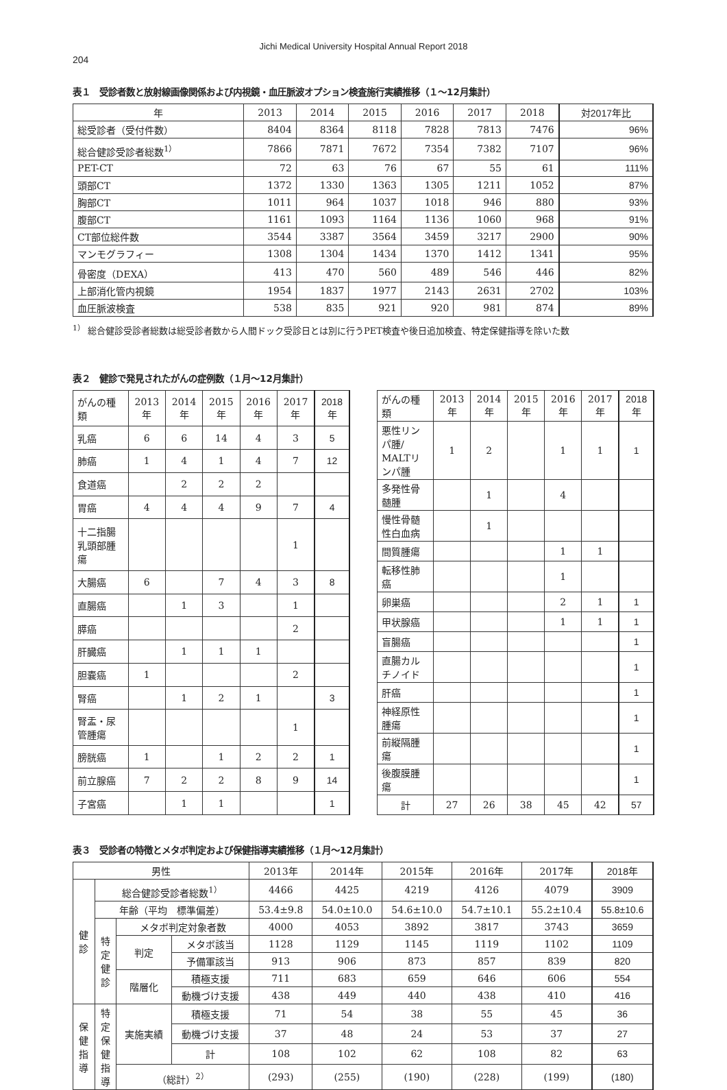Jichi Medical University Hospital Annual Report 2018
204
表１　受診者数と放射線画像関係および内視鏡・血圧脈波オプション検査施行実績推移（１～12月集計）
| 年 | 2013 | 2014 | 2015 | 2016 | 2017 | 2018 | 対2017年比 |
| --- | --- | --- | --- | --- | --- | --- | --- |
| 総受診者（受付件数） | 8404 | 8364 | 8118 | 7828 | 7813 | 7476 | 96% |
| 総合健診受診者総数<sup>1）</sup> | 7866 | 7871 | 7672 | 7354 | 7382 | 7107 | 96% |
| PET-CT | 72 | 63 | 76 | 67 | 55 | 61 | 111% |
| 頭部CT | 1372 | 1330 | 1363 | 1305 | 1211 | 1052 | 87% |
| 胸部CT | 1011 | 964 | 1037 | 1018 | 946 | 880 | 93% |
| 腹部CT | 1161 | 1093 | 1164 | 1136 | 1060 | 968 | 91% |
| CT部位総件数 | 3544 | 3387 | 3564 | 3459 | 3217 | 2900 | 90% |
| マンモグラフィー | 1308 | 1304 | 1434 | 1370 | 1412 | 1341 | 95% |
| 骨密度（DEXA） | 413 | 470 | 560 | 489 | 546 | 446 | 82% |
| 上部消化管内視鏡 | 1954 | 1837 | 1977 | 2143 | 2631 | 2702 | 103% |
| 血圧脈波検査 | 538 | 835 | 921 | 920 | 981 | 874 | 89% |
<sup>1）</sup> 総合健診受診者総数は総受診者数から人間ドック受診日とは別に行うPET検査や後日追加検査、特定保健指導を除いた数
表２　健診で発見されたがんの症例数（１月～12月集計）
| がんの種類 | 2013年 | 2014年 | 2015年 | 2016年 | 2017年 | 2018年 |
| 乳癌 | 6 | 6 | 14 | 4 | 3 | 5 |
| 肺癌 | 1 | 4 | 1 | 4 | 7 | 12 |
| 食道癌 | | 2 | 2 | 2 | | |
| 胃癌 | 4 | 4 | 4 | 9 | 7 | 4 |
| 十二指腸乳頭部腫瘍 | | | | | 1 | |
| 大腸癌 | 6 | | 7 | 4 | 3 | 8 |
| 直腸癌 | | 1 | 3 | | 1 | |
| 膵癌 | | | | | 2 | |
| 肝臓癌 | | 1 | 1 | 1 | | |
| 胆嚢癌 | 1 | | | | 2 | |
| 腎癌 | | 1 | 2 | 1 | | 3 |
| 腎盂・尿管腫瘍 | | | | | 1 | |
| 膀胱癌 | 1 | | 1 | 2 | 2 | 1 |
| 前立腺癌 | 7 | 2 | 2 | 8 | 9 | 14 |
| 子宮癌 | | 1 | 1 | | | 1 |
| がんの種類 | 2013年 | 2014年 | 2015年 | 2016年 | 2017年 | 2018年 |
| 悪性リンパ腫/ MALTリンパ腫 | 1 | 2 | | 1 | 1 | 1 |
| 多発性骨髄腫 | | 1 | | 4 | | |
| 慢性骨髄性白血病 | | 1 | | | | |
| 間質腫瘍 | | | | 1 | 1 | |
| 転移性肺癌 | | | | 1 | | |
| 卵巣癌 | | | | 2 | 1 | 1 |
| 甲状腺癌 | | | | 1 | 1 | 1 |
| 盲腸癌 | | | | | | 1 |
| 直腸カルチノイド | | | | | | 1 |
| 肝癌 | | | | | | 1 |
| 神経原性腫瘍 | | | | | | 1 |
| 前縦隔腫瘍 | | | | | | 1 |
| 後腹膜腫瘍 | | | | | | 1 |
| 計 | 27 | 26 | 38 | 45 | 42 | 57 |
表３　受診者の特徴とメタボ判定および保健指導実績推移（１月～12月集計）
| 男性 | | | | 2013年 | 2014年 | 2015年 | 2016年 | 2017年 | 2018年 |
| 健 診 | 総合健診受診者総数<sup>1）</sup> | | | 4466 | 4425 | 4219 | 4126 | 4079 | 3909 |
| | 年齢（平均 標準偏差） | | | 53.4±9.8 | 54.0±10.0 | 54.6±10.0 | 54.7±10.1 | 55.2±10.4 | 55.8±10.6 |
| | 特 定 健 診 | メタボ判定対象者数 | | 4000 | 4053 | 3892 | 3817 | 3743 | 3659 |
| | | 判定 | メタボ該当 | 1128 | 1129 | 1145 | 1119 | 1102 | 1109 |
| | | | 予備軍該当 | 913 | 906 | 873 | 857 | 839 | 820 |
| | | 階層化 | 積極支援 | 711 | 683 | 659 | 646 | 606 | 554 |
| | | | 動機づけ支援 | 438 | 449 | 440 | 438 | 410 | 416 |
| 保 健 指 導 | 特 定 保 健 指 導 | 実施実績 | 積極支援 | 71 | 54 | 38 | 55 | 45 | 36 |
| | | | 動機づけ支援 | 37 | 48 | 24 | 53 | 37 | 27 |
| | | | 計 | 108 | 102 | 62 | 108 | 82 | 63 |
| | | （総計）<sup>2）</sup> | | (293) | (255) | (190) | (228) | (199) | (180) |